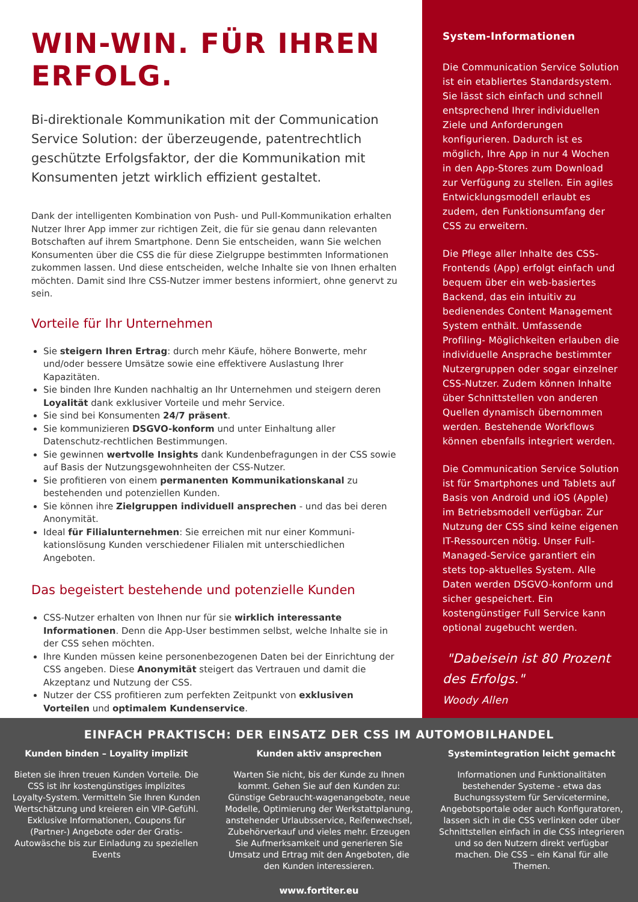WIN-WIN. FÜR IHREN ERFOLG.
Bi-direktionale Kommunikation mit der Communication Service Solution: der überzeugende, patentrechtlich geschützte Erfolgsfaktor, der die Kommunikation mit Konsumenten jetzt wirklich effizient gestaltet.
Dank der intelligenten Kombination von Push- und Pull-Kommunikation erhalten Nutzer Ihrer App immer zur richtigen Zeit, die für sie genau dann relevanten Botschaften auf ihrem Smartphone. Denn Sie entscheiden, wann Sie welchen Konsumenten über die CSS die für diese Zielgruppe bestimmten Informationen zukommen lassen. Und diese entscheiden, welche Inhalte sie von Ihnen erhalten möchten. Damit sind Ihre CSS-Nutzer immer bestens informiert, ohne genervt zu sein.
Vorteile für Ihr Unternehmen
Sie steigern Ihren Ertrag: durch mehr Käufe, höhere Bonwerte, mehr und/oder bessere Umsätze sowie eine effektivere Auslastung Ihrer Kapazitäten.
Sie binden Ihre Kunden nachhaltig an Ihr Unternehmen und steigern deren Loyalität dank exklusiver Vorteile und mehr Service.
Sie sind bei Konsumenten 24/7 präsent.
Sie kommunizieren DSGVO-konform und unter Einhaltung aller Datenschutz-rechtlichen Bestimmungen.
Sie gewinnen wertvolle Insights dank Kundenbefragungen in der CSS sowie auf Basis der Nutzungsgewohnheiten der CSS-Nutzer.
Sie profitieren von einem permanenten Kommunikationskanal zu bestehenden und potenziellen Kunden.
Sie können ihre Zielgruppen individuell ansprechen - und das bei deren Anonymität.
Ideal für Filialunternehmen: Sie erreichen mit nur einer Kommuni-kationslösung Kunden verschiedener Filialen mit unterschiedlichen Angeboten.
Das begeistert bestehende und potenzielle Kunden
CSS-Nutzer erhalten von Ihnen nur für sie wirklich interessante Informationen. Denn die App-User bestimmen selbst, welche Inhalte sie in der CSS sehen möchten.
Ihre Kunden müssen keine personenbezogenen Daten bei der Einrichtung der CSS angeben. Diese Anonymität steigert das Vertrauen und damit die Akzeptanz und Nutzung der CSS.
Nutzer der CSS profitieren zum perfekten Zeitpunkt von exklusiven Vorteilen und optimalem Kundenservice.
System-Informationen
Die Communication Service Solution ist ein etabliertes Standardsystem. Sie lässt sich einfach und schnell entsprechend Ihrer individuellen Ziele und Anforderungen konfigurieren. Dadurch ist es möglich, Ihre App in nur 4 Wochen in den App-Stores zum Download zur Verfügung zu stellen. Ein agiles Entwicklungsmodell erlaubt es zudem, den Funktionsumfang der CSS zu erweitern.
Die Pflege aller Inhalte des CSS-Frontends (App) erfolgt einfach und bequem über ein web-basiertes Backend, das ein intuitiv zu bedienendes Content Management System enthält. Umfassende Profiling- Möglichkeiten erlauben die individuelle Ansprache bestimmter Nutzergruppen oder sogar einzelner CSS-Nutzer. Zudem können Inhalte über Schnittstellen von anderen Quellen dynamisch übernommen werden. Bestehende Workflows können ebenfalls integriert werden.
Die Communication Service Solution ist für Smartphones und Tablets auf Basis von Android und iOS (Apple) im Betriebsmodell verfügbar. Zur Nutzung der CSS sind keine eigenen IT-Ressourcen nötig. Unser Full-Managed-Service garantiert ein stets top-aktuelles System. Alle Daten werden DSGVO-konform und sicher gespeichert. Ein kostengünstiger Full Service kann optional zugebucht werden.
"Dabeisein ist 80 Prozent des Erfolgs."
Woody Allen
EINFACH PRAKTISCH: DER EINSATZ DER CSS IM AUTOMOBILHANDEL
Kunden binden – Loyality implizit
Bieten sie ihren treuen Kunden Vorteile. Die CSS ist ihr kostengünstiges implizites Loyalty-System. Vermitteln Sie Ihren Kunden Wertschätzung und kreieren ein VIP-Gefühl. Exklusive Informationen, Coupons für (Partner-) Angebote oder der Gratis-Autowäsche bis zur Einladung zu speziellen Events
Kunden aktiv ansprechen
Warten Sie nicht, bis der Kunde zu Ihnen kommt. Gehen Sie auf den Kunden zu: Günstige Gebraucht-wagenangebote, neue Modelle, Optimierung der Werkstattplanung, anstehender Urlaubsservice, Reifenwechsel, Zubehörverkauf und vieles mehr. Erzeugen Sie Aufmerksamkeit und generieren Sie Umsatz und Ertrag mit den Angeboten, die den Kunden interessieren.
Systemintegration leicht gemacht
Informationen und Funktionalitäten bestehender Systeme - etwa das Buchungssystem für Servicetermine, Angebotsportale oder auch Konfiguratoren, lassen sich in die CSS verlinken oder über Schnittstellen einfach in die CSS integrieren und so den Nutzern direkt verfügbar machen. Die CSS – ein Kanal für alle Themen.
www.fortiter.eu